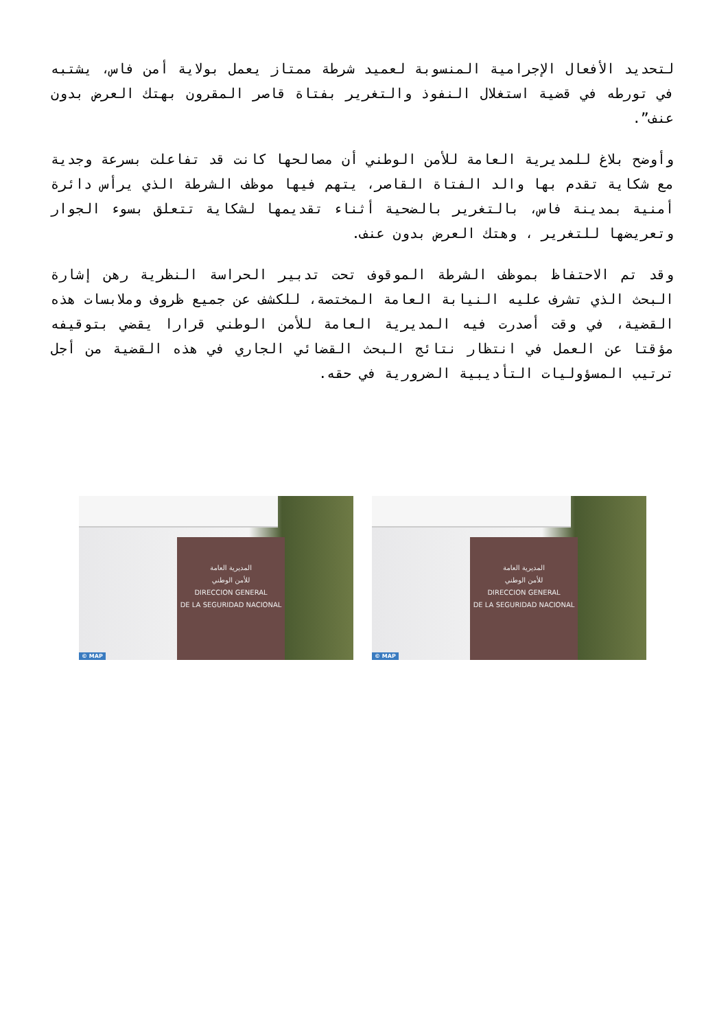لتحديد الأفعال الإجرامية المنسوبة لعميد شرطة ممتاز يعمل بولاية أمن فاس، يشتبه في تورطه في قضية استغلال النفوذ والتغرير بفتاة قاصر المقرون بهتك العرض بدون عنف”.
وأوضح بلاغ للمديرية العامة للأمن الوطني أن مصالحها كانت قد تفاعلت بسرعة وجدية مع شكاية تقدم بها والد الفتاة القاصر، يتهم فيها موظف الشرطة الذي يرأس دائرة أمنية بمدينة فاس، بالتغرير بالضحية أثناء تقديمها لشكاية تتعلق بسوء الجوار وتعريضها للتغرير ، وهتك العرض بدون عنف.
وقد تم الاحتفاظ بموظف الشرطة الموقوف تحت تدبير الحراسة النظرية رهن إشارة البحث الذي تشرف عليه النيابة العامة المختصة، للكشف عن جميع ظروف وملابسات هذه القضية، في وقت أصدرت فيه المديرية العامة للأمن الوطني قرارا يقضي بتوقيفه مؤقتا عن العمل في انتظار نتائج البحث القضائي الجاري في هذه القضية من أجل ترتيب المسؤوليات التأديبية الضرورية في حقه.
المديرية العامة
للأمن الوطني
DIRECCION GENERAL
DE LA SEGURIDAD NACIONAL
© MAP
المديرية العامة
للأمن الوطني
DIRECCION GENERAL
DE LA SEGURIDAD NACIONAL
© MAP